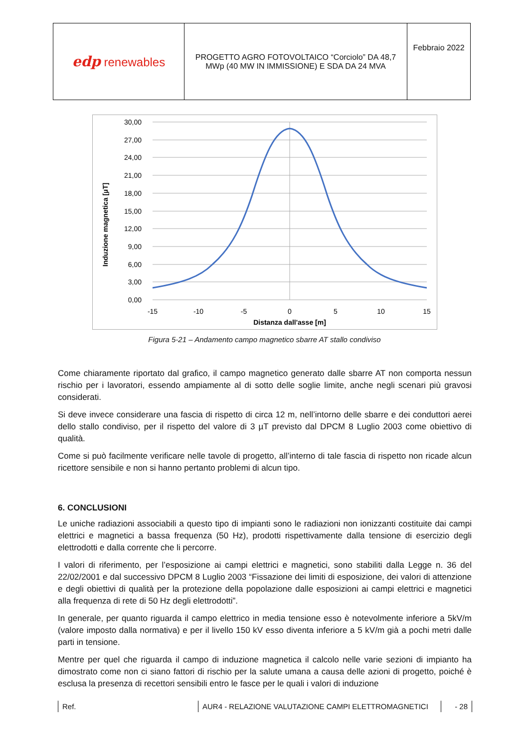| edp renewables | PROGETTO AGRO FOTOVOLTAICO “Corciolo” DA 48,7 MWp (40 MW IN IMMISSIONE) E SDA DA 24 MVA | Febbraio 2022 |
Induzione magnetica [µT]
30,00
27,00
24,00
21,00
18,00
15,00
12,00
9,00
6,00
3,00
0,00
-15
-10
-5
0
5
10
15
Distanza dall'asse [m]
Figura 5-21 – Andamento campo magnetico sbarre AT stallo condiviso
Come chiaramente riportato dal grafico, il campo magnetico generato dalle sbarre AT non comporta nessun rischio per i lavoratori, essendo ampiamente al di sotto delle soglie limite, anche negli scenari più gravosi considerati.
Si deve invece considerare una fascia di rispetto di circa 12 m, nell’intorno delle sbarre e dei conduttori aerei dello stallo condiviso, per il rispetto del valore di 3 µT previsto dal DPCM 8 Luglio 2003 come obiettivo di qualità.
Come si può facilmente verificare nelle tavole di progetto, all’interno di tale fascia di rispetto non ricade alcun ricettore sensibile e non si hanno pertanto problemi di alcun tipo.
6. CONCLUSIONI
Le uniche radiazioni associabili a questo tipo di impianti sono le radiazioni non ionizzanti costituite dai campi elettrici e magnetici a bassa frequenza (50 Hz), prodotti rispettivamente dalla tensione di esercizio degli elettrodotti e dalla corrente che li percorre.
I valori di riferimento, per l’esposizione ai campi elettrici e magnetici, sono stabiliti dalla Legge n. 36 del 22/02/2001 e dal successivo DPCM 8 Luglio 2003 “Fissazione dei limiti di esposizione, dei valori di attenzione e degli obiettivi di qualità per la protezione della popolazione dalle esposizioni ai campi elettrici e magnetici alla frequenza di rete di 50 Hz degli elettrodotti”.
In generale, per quanto riguarda il campo elettrico in media tensione esso è notevolmente inferiore a 5kV/m (valore imposto dalla normativa) e per il livello 150 kV esso diventa inferiore a 5 kV/m già a pochi metri dalle parti in tensione.
Mentre per quel che riguarda il campo di induzione magnetica il calcolo nelle varie sezioni di impianto ha dimostrato come non ci siano fattori di rischio per la salute umana a causa delle azioni di progetto, poiché è esclusa la presenza di recettori sensibili entro le fasce per le quali i valori di induzione
Ref. AUR4 - RELAZIONE VALUTAZIONE CAMPI ELETTROMAGNETICI - 28